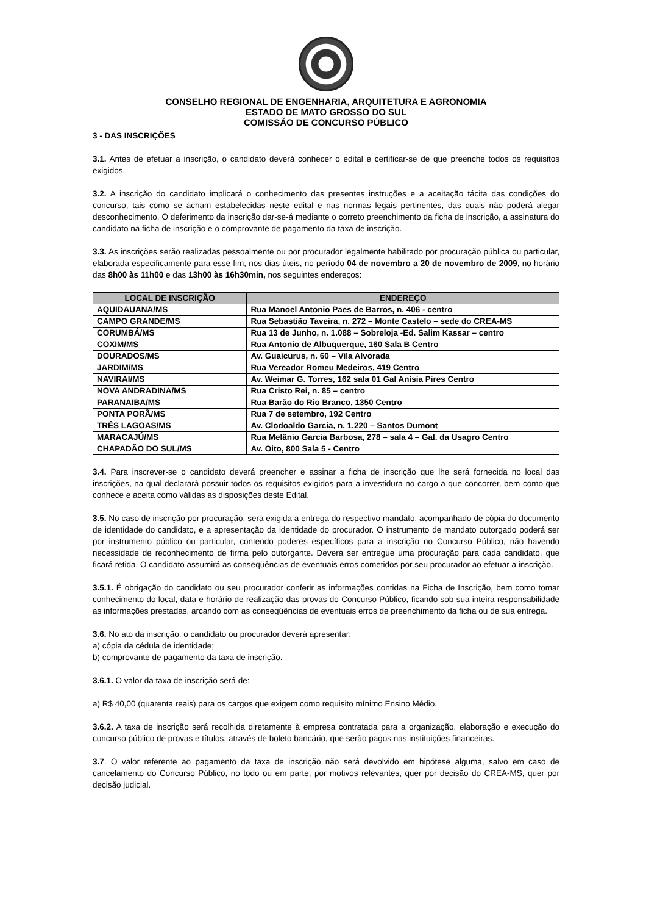CONSELHO REGIONAL DE ENGENHARIA, ARQUITETURA E AGRONOMIA
ESTADO DE MATO GROSSO DO SUL
COMISSÃO DE CONCURSO PÚBLICO
3 - DAS INSCRIÇÕES
3.1. Antes de efetuar a inscrição, o candidato deverá conhecer o edital e certificar-se de que preenche todos os requisitos exigidos.
3.2. A inscrição do candidato implicará o conhecimento das presentes instruções e a aceitação tácita das condições do concurso, tais como se acham estabelecidas neste edital e nas normas legais pertinentes, das quais não poderá alegar desconhecimento. O deferimento da inscrição dar-se-á mediante o correto preenchimento da ficha de inscrição, a assinatura do candidato na ficha de inscrição e o comprovante de pagamento da taxa de inscrição.
3.3. As inscrições serão realizadas pessoalmente ou por procurador legalmente habilitado por procuração pública ou particular, elaborada especificamente para esse fim, nos dias úteis, no período 04 de novembro a 20 de novembro de 2009, no horário das 8h00 às 11h00 e das 13h00 às 16h30min, nos seguintes endereços:
| LOCAL DE INSCRIÇÃO | ENDEREÇO |
| --- | --- |
| AQUIDAUANA/MS | Rua Manoel Antonio Paes de Barros, n. 406 - centro |
| CAMPO GRANDE/MS | Rua Sebastião Taveira, n. 272 – Monte Castelo – sede do CREA-MS |
| CORUMBÁ/MS | Rua 13 de Junho, n. 1.088 – Sobreloja -Ed. Salim Kassar – centro |
| COXIM/MS | Rua Antonio de Albuquerque, 160 Sala B Centro |
| DOURADOS/MS | Av. Guaicurus, n. 60 – Vila Alvorada |
| JARDIM/MS | Rua Vereador Romeu Medeiros, 419 Centro |
| NAVIRAI/MS | Av. Weimar G. Torres, 162 sala 01 Gal Anísia Pires Centro |
| NOVA ANDRADINA/MS | Rua Cristo Rei, n. 85 – centro |
| PARANAIBA/MS | Rua Barão do Rio Branco, 1350 Centro |
| PONTA PORÃ/MS | Rua 7 de setembro, 192 Centro |
| TRÊS LAGOAS/MS | Av. Clodoaldo Garcia, n. 1.220 – Santos Dumont |
| MARACAJÚ/MS | Rua Melânio Garcia Barbosa, 278 – sala 4 – Gal. da Usagro Centro |
| CHAPADÃO DO SUL/MS | Av. Oito, 800 Sala 5 - Centro |
3.4. Para inscrever-se o candidato deverá preencher e assinar a ficha de inscrição que lhe será fornecida no local das inscrições, na qual declarará possuir todos os requisitos exigidos para a investidura no cargo a que concorrer, bem como que conhece e aceita como válidas as disposições deste Edital.
3.5. No caso de inscrição por procuração, será exigida a entrega do respectivo mandato, acompanhado de cópia do documento de identidade do candidato, e a apresentação da identidade do procurador. O instrumento de mandato outorgado poderá ser por instrumento público ou particular, contendo poderes específicos para a inscrição no Concurso Público, não havendo necessidade de reconhecimento de firma pelo outorgante. Deverá ser entregue uma procuração para cada candidato, que ficará retida. O candidato assumirá as conseqüências de eventuais erros cometidos por seu procurador ao efetuar a inscrição.
3.5.1. É obrigação do candidato ou seu procurador conferir as informações contidas na Ficha de Inscrição, bem como tomar conhecimento do local, data e horário de realização das provas do Concurso Público, ficando sob sua inteira responsabilidade as informações prestadas, arcando com as conseqüências de eventuais erros de preenchimento da ficha ou de sua entrega.
3.6. No ato da inscrição, o candidato ou procurador deverá apresentar:
a) cópia da cédula de identidade;
b) comprovante de pagamento da taxa de inscrição.
3.6.1. O valor da taxa de inscrição será de:
a) R$ 40,00 (quarenta reais) para os cargos que exigem como requisito mínimo Ensino Médio.
3.6.2. A taxa de inscrição será recolhida diretamente à empresa contratada para a organização, elaboração e execução do concurso público de provas e títulos, através de boleto bancário, que serão pagos nas instituições financeiras.
3.7. O valor referente ao pagamento da taxa de inscrição não será devolvido em hipótese alguma, salvo em caso de cancelamento do Concurso Público, no todo ou em parte, por motivos relevantes, quer por decisão do CREA-MS, quer por decisão judicial.